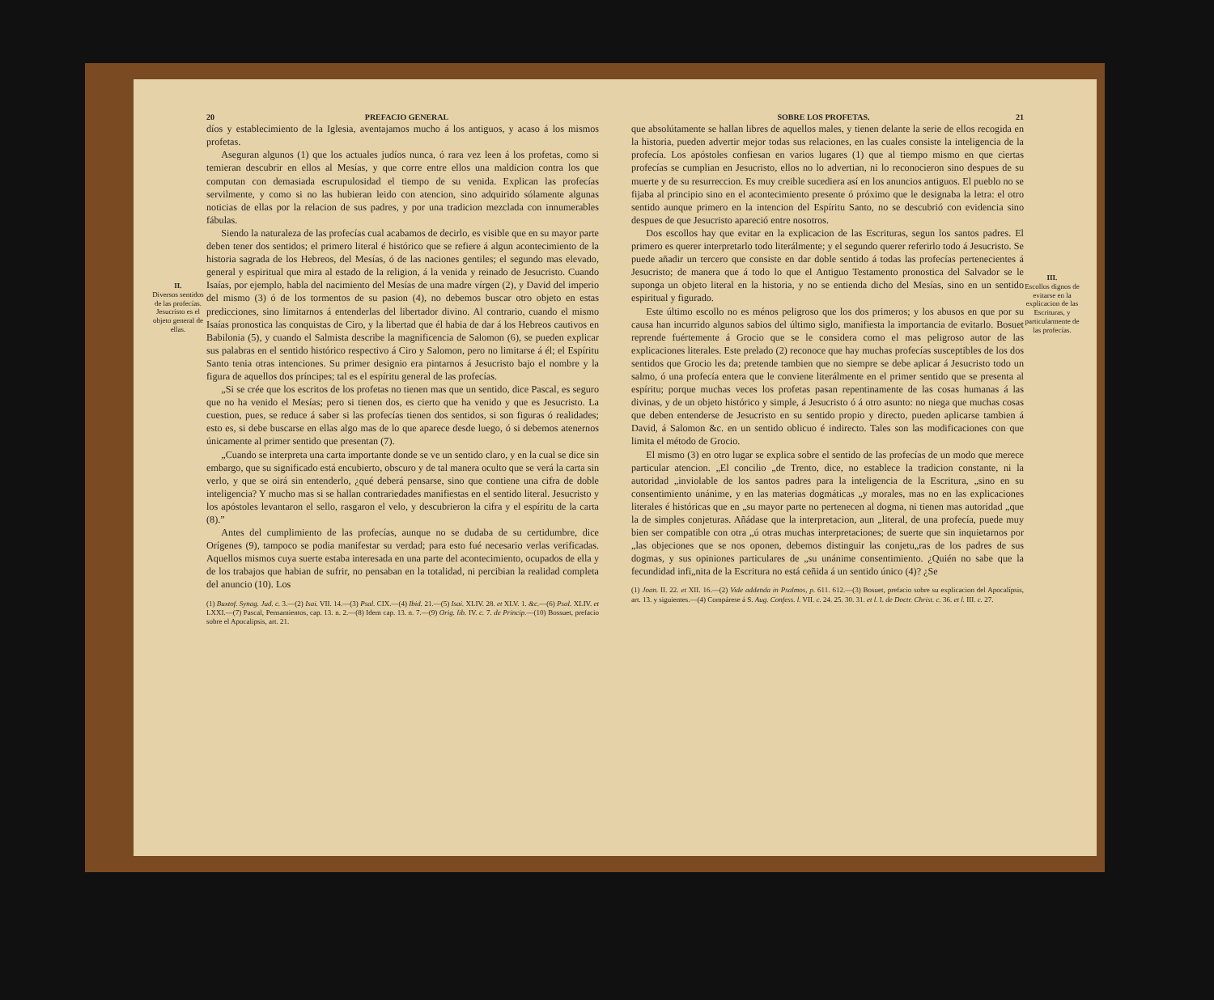II.
Diversos sentidos de las profecías. Jesucristo es el objeto general de ellas.
20 PREFACIO GENERAL
díos y establecimiento de la Iglesia, aventajamos mucho á los antiguos, y acaso á los mismos profetas.
Aseguran algunos (1) que los actuales judíos nunca, ó rara vez leen á los profetas, como si temieran descubrir en ellos al Mesías, y que corre entre ellos una maldicion contra los que computan con demasiada escrupulosidad el tiempo de su venida. Explican las profecías servilmente, y como si no las hubieran leido con atencion, sino adquirido sólamente algunas noticias de ellas por la relacion de sus padres, y por una tradicion mezclada con innumerables fábulas.
Siendo la naturaleza de las profecías cual acabamos de decirlo, es visible que en su mayor parte deben tener dos sentidos; el primero literal é histórico que se refiere á algun acontecimiento de la historia sagrada de los Hebreos, del Mesías, ó de las naciones gentiles; el segundo mas elevado, general y espiritual que mira al estado de la religion, á la venida y reinado de Jesucristo. Cuando Isaías, por ejemplo, habla del nacimiento del Mesías de una madre vírgen (2), y David del imperio del mismo (3) ó de los tormentos de su pasion (4), no debemos buscar otro objeto en estas predicciones, sino limitarnos á entenderlas del libertador divino. Al contrario, cuando el mismo Isaías pronostica las conquistas de Ciro, y la libertad que él habia de dar á los Hebreos cautivos en Babilonia (5), y cuando el Salmista describe la magnificencia de Salomon (6), se pueden explicar sus palabras en el sentido histórico respectivo á Ciro y Salomon, pero no limitarse á él; el Espíritu Santo tenia otras intenciones. Su primer designio era pintarnos á Jesucristo bajo el nombre y la figura de aquellos dos príncipes; tal es el espíritu general de las profecías.
„Si se crée que los escritos de los profetas no tienen mas que un sentido, dice Pascal, es seguro que no ha venido el Mesías; pero si tienen dos, es cierto que ha venido y que es Jesucristo. La cuestion, pues, se reduce á saber si las profecías tienen dos sentidos, si son figuras ó realidades; esto es, si debe buscarse en ellas algo mas de lo que aparece desde luego, ó si debemos atenernos únicamente al primer sentido que presentan (7).
„Cuando se interpreta una carta importante donde se ve un sentido claro, y en la cual se dice sin embargo, que su significado está encubierto, obscuro y de tal manera oculto que se verá la carta sin verlo, y que se oirá sin entenderlo, ¿qué deberá pensarse, sino que contiene una cifra de doble inteligencia? Y mucho mas si se hallan contrariedades manifiestas en el sentido literal. Jesucristo y los apóstoles levantaron el sello, rasgaron el velo, y descubrieron la cifra y el espíritu de la carta (8).”
Antes del cumplimiento de las profecías, aunque no se dudaba de su certidumbre, dice Orígenes (9), tampoco se podia manifestar su verdad; para esto fué necesario verlas verificadas. Aquellos mismos cuya suerte estaba interesada en una parte del acontecimiento, ocupados de ella y de los trabajos que habian de sufrir, no pensaban en la totalidad, ni percibian la realidad completa del anuncio (10). Los
(1) Buxtof. Synag. Jud. c. 3.—(2) Isai. VII. 14.—(3) Psal. CIX.—(4) Ibid. 21.—(5) Isai. XLIV. 28. et XLV. 1. &c.—(6) Psal. XLIV. et LXXI.—(7) Pascal, Pensamientos, cap. 13. n. 2.—(8) Idem cap. 13. n. 7.—(9) Orig. lib. IV. c. 7. de Princip.—(10) Bossuet, prefacio sobre el Apocalipsis, art. 21.
SOBRE LOS PROFETAS. 21
que absolútamente se hallan libres de aquellos males, y tienen delante la serie de ellos recogida en la historia, pueden advertir mejor todas sus relaciones, en las cuales consiste la inteligencia de la profecía. Los apóstoles confiesan en varios lugares (1) que al tiempo mismo en que ciertas profecías se cumplian en Jesucristo, ellos no lo advertian, ni lo reconocieron sino despues de su muerte y de su resurreccion. Es muy creible sucediera así en los anuncios antiguos. El pueblo no se fijaba al principio sino en el acontecimiento presente ó próximo que le designaba la letra: el otro sentido aunque primero en la intencion del Espíritu Santo, no se descubrió con evidencia sino despues de que Jesucristo apareció entre nosotros.
Dos escollos hay que evitar en la explicacion de las Escrituras, segun los santos padres. El primero es querer interpretarlo todo literálmente; y el segundo querer referirlo todo á Jesucristo. Se puede añadir un tercero que consiste en dar doble sentido á todas las profecías pertenecientes á Jesucristo; de manera que á todo lo que el Antiguo Testamento pronostica del Salvador se le suponga un objeto literal en la historia, y no se entienda dicho del Mesías, sino en un sentido espiritual y figurado.
Este último escollo no es ménos peligroso que los dos primeros; y los abusos en que por su causa han incurrido algunos sabios del último siglo, manifiesta la importancia de evitarlo. Bosuet reprende fuértemente á Grocio que se le considera como el mas peligroso autor de las explicaciones literales. Este prelado (2) reconoce que hay muchas profecías susceptibles de los dos sentidos que Grocio les da; pretende tambien que no siempre se debe aplicar á Jesucristo todo un salmo, ó una profecía entera que le conviene literálmente en el primer sentido que se presenta al espíritu; porque muchas veces los profetas pasan repentinamente de las cosas humanas á las divinas, y de un objeto histórico y simple, á Jesucristo ó á otro asunto: no niega que muchas cosas que deben entenderse de Jesucristo en su sentido propio y directo, pueden aplicarse tambien á David, á Salomon &c. en un sentido oblicuo é indirecto. Tales son las modificaciones con que limita el método de Grocio.
El mismo (3) en otro lugar se explica sobre el sentido de las profecías de un modo que merece particular atencion. „El concilio „de Trento, dice, no establece la tradicion constante, ni la autoridad „inviolable de los santos padres para la inteligencia de la Escritura, „sino en su consentimiento unánime, y en las materias dogmáticas „y morales, mas no en las explicaciones literales é históricas que en „su mayor parte no pertenecen al dogma, ni tienen mas autoridad „que la de simples conjeturas. Añádase que la interpretacion, aun „literal, de una profecía, puede muy bien ser compatible con otra „ú otras muchas interpretaciones; de suerte que sin inquietarnos por „las objeciones que se nos oponen, debemos distinguir las conjetu„ras de los padres de sus dogmas, y sus opiniones particulares de „su unánime consentimiento. ¿Quién no sabe que la fecundidad infi„nita de la Escritura no está ceñida á un sentido único (4)? ¿Se
(1) Joan. II. 22. et XII. 16.—(2) Vide addenda in Psalmos, p. 611. 612.—(3) Bosuet, prefacio sobre su explicacion del Apocalípsis, art. 13. y siguientes.—(4) Compárese á S. Aug. Confess. l. VII. c. 24. 25. 30. 31. et l. I. de Doctr. Christ. c. 36. et l. III. c. 27.
III.
Escollos dignos de evitarse en la explicacion de las Escrituras, y particularmente de las profecías.